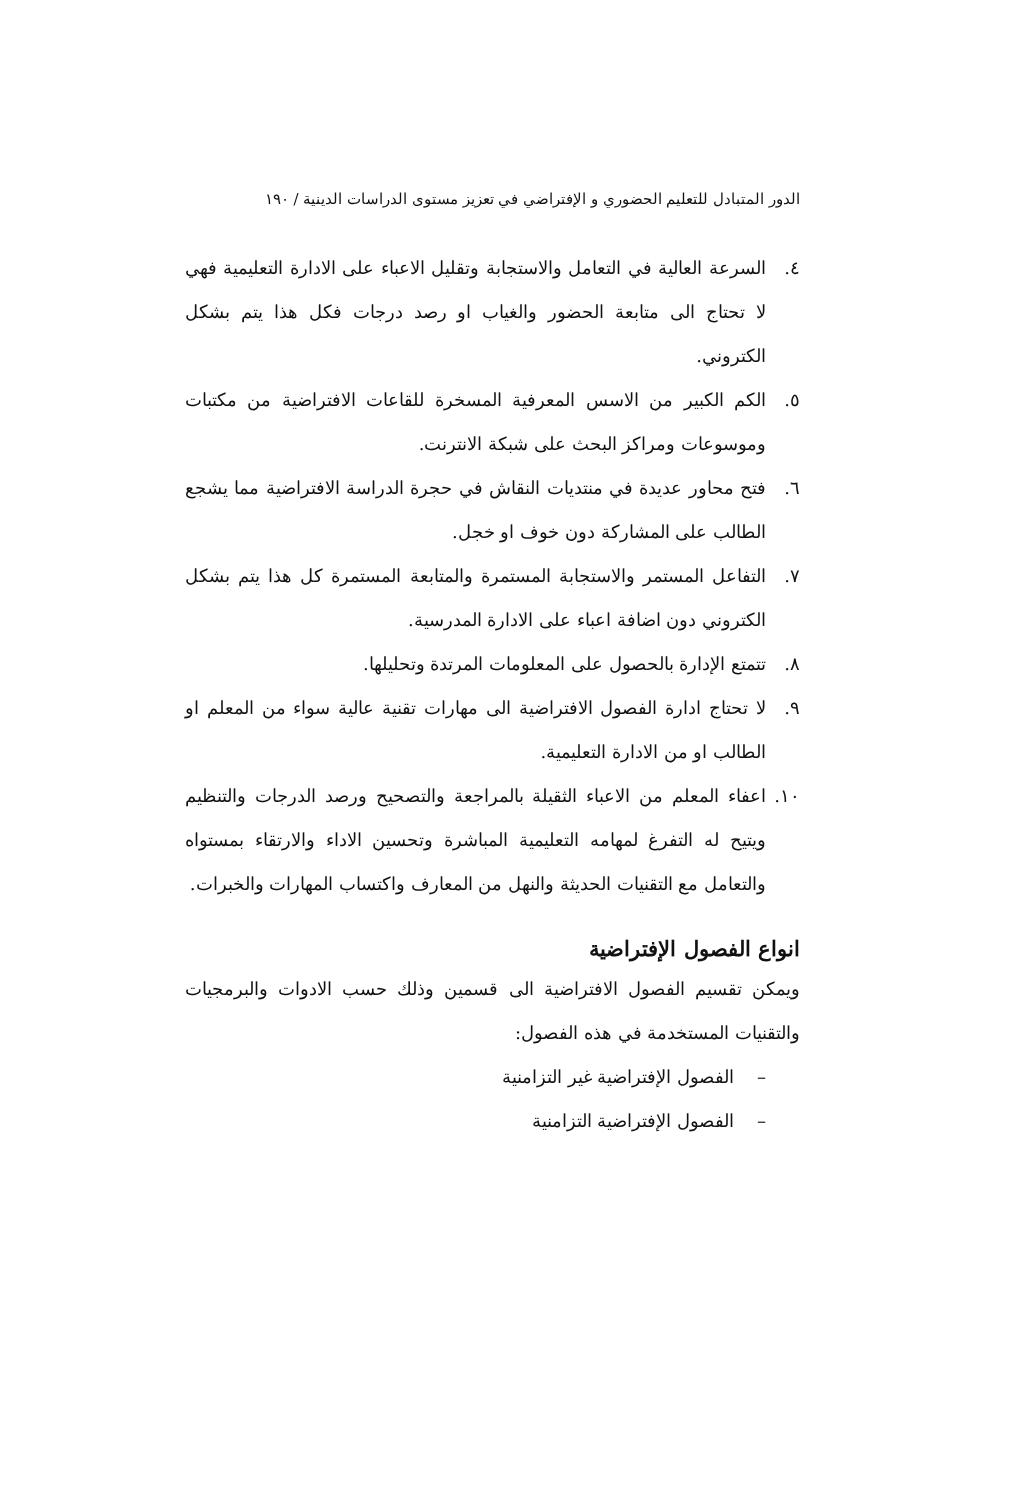الدور المتبادل للتعليم الحضوري و الإفتراضي في تعزيز مستوى الدراسات الدينية / ١٩٠
٤. السرعة العالية في التعامل والاستجابة وتقليل الاعباء على الادارة التعليمية فهي لا تحتاج الى متابعة الحضور والغياب او رصد درجات فكل هذا يتم بشكل الكتروني.
٥. الكم الكبير من الاسس المعرفية المسخرة للقاعات الافتراضية من مكتبات وموسوعات ومراكز البحث على شبكة الانترنت.
٦. فتح محاور عديدة في منتديات النقاش في حجرة الدراسة الافتراضية مما يشجع الطالب على المشاركة دون خوف او خجل.
٧. التفاعل المستمر والاستجابة المستمرة والمتابعة المستمرة كل هذا يتم بشكل الكتروني دون اضافة اعباء على الادارة المدرسية.
٨. تتمتع الإدارة بالحصول على المعلومات المرتدة وتحليلها.
٩. لا تحتاج ادارة الفصول الافتراضية الى مهارات تقنية عالية سواء من المعلم او الطالب او من الادارة التعليمية.
١٠. اعفاء المعلم من الاعباء الثقيلة بالمراجعة والتصحيح ورصد الدرجات والتنظيم ويتيح له التفرغ لمهامه التعليمية المباشرة وتحسين الاداء والارتقاء بمستواه والتعامل مع التقنيات الحديثة والنهل من المعارف واكتساب المهارات والخبرات.
انواع الفصول الإفتراضية
ويمكن تقسيم الفصول الافتراضية الى قسمين وذلك حسب الادوات والبرمجيات والتقنيات المستخدمة في هذه الفصول:
– الفصول الإفتراضية غير التزامنية
– الفصول الإفتراضية التزامنية